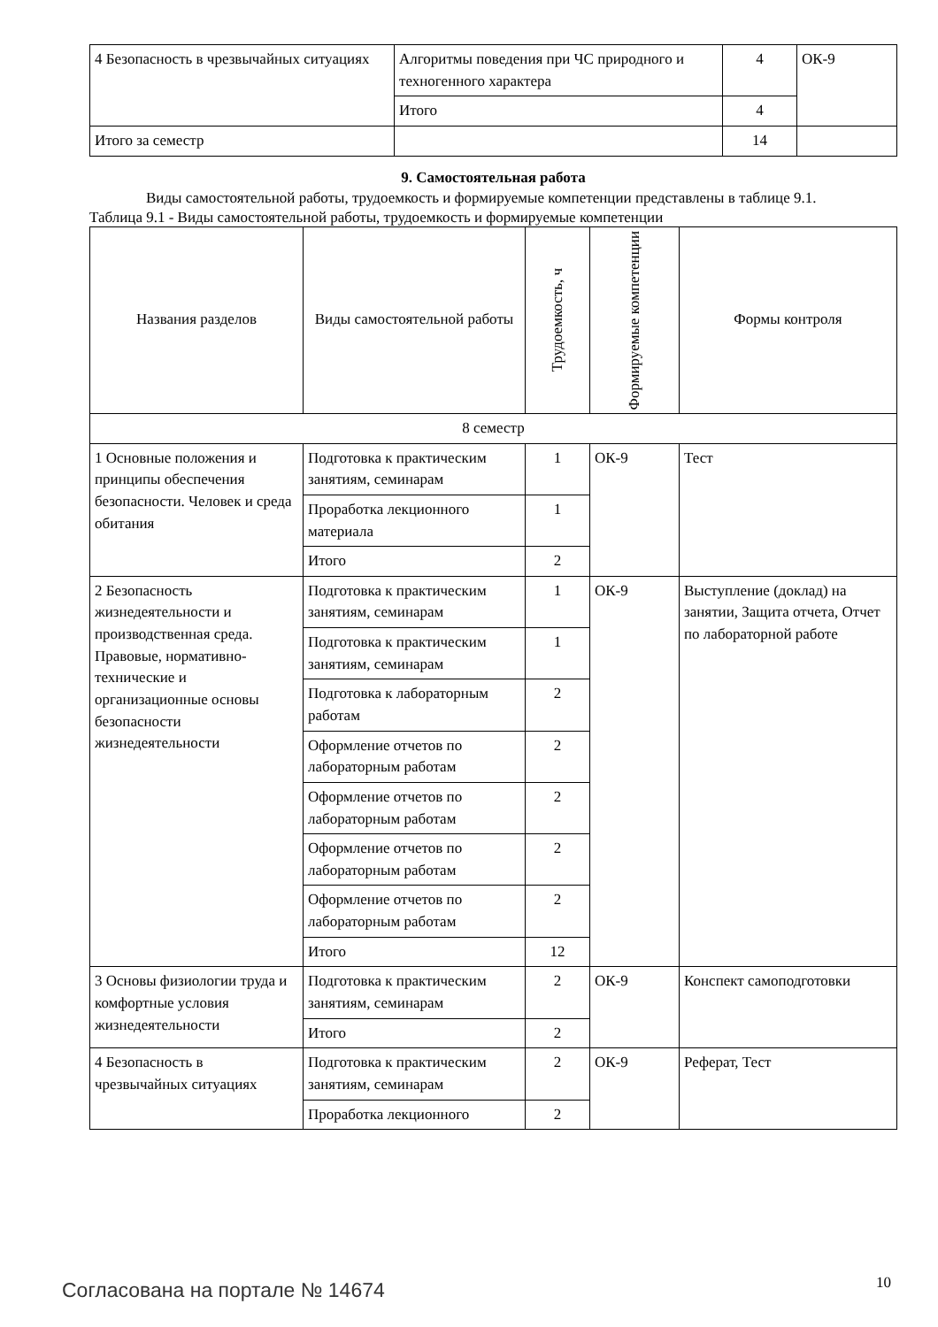| 4 Безопасность в чрезвычайных ситуациях | Алгоритмы поведения при ЧС природного и техногенного характера | 4 | ОК-9 |
| | Итого | 4 | |
| Итого за семестр | | 14 | |
9. Самостоятельная работа
Виды самостоятельной работы, трудоемкость и формируемые компетенции представлены в таблице 9.1.
Таблица 9.1 - Виды самостоятельной работы, трудоемкость и формируемые компетенции
| Названия разделов | Виды самостоятельной работы | Трудоемкость, ч | Формируемые компетенции | Формы контроля |
| --- | --- | --- | --- | --- |
| 8 семестр | | | | |
| 1 Основные положения и принципы обеспечения безопасности. Человек и среда обитания | Подготовка к практическим занятиям, семинарам | 1 | ОК-9 | Тест |
| | Проработка лекционного материала | 1 | | |
| | Итого | 2 | | |
| 2 Безопасность жизнедеятельности и производственная среда. Правовые, нормативно-технические и организационные основы безопасности жизнедеятельности | Подготовка к практическим занятиям, семинарам | 1 | ОК-9 | Выступление (доклад) на занятии, Защита отчета, Отчет по лабораторной работе |
| | Подготовка к практическим занятиям, семинарам | 1 | | |
| | Подготовка к лабораторным работам | 2 | | |
| | Оформление отчетов по лабораторным работам | 2 | | |
| | Оформление отчетов по лабораторным работам | 2 | | |
| | Оформление отчетов по лабораторным работам | 2 | | |
| | Оформление отчетов по лабораторным работам | 2 | | |
| | Итого | 12 | | |
| 3 Основы физиологии труда и комфортные условия жизнедеятельности | Подготовка к практическим занятиям, семинарам | 2 | ОК-9 | Конспект самоподготовки |
| | Итого | 2 | | |
| 4 Безопасность в чрезвычайных ситуациях | Подготовка к практическим занятиям, семинарам | 2 | ОК-9 | Реферат, Тест |
| | Проработка лекционного | 2 | | |
Согласована на портале № 14674 10